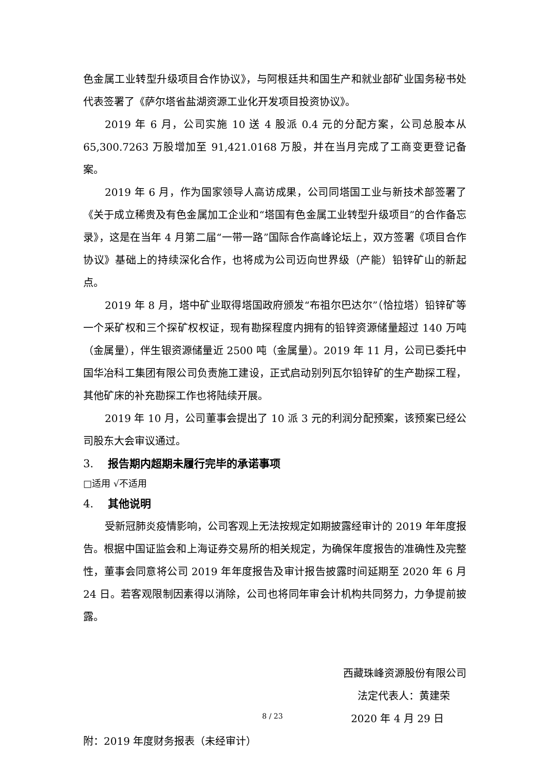色金属工业转型升级项目合作协议》，与阿根廷共和国生产和就业部矿业国务秘书处代表签署了《萨尔塔省盐湖资源工业化开发项目投资协议》。
2019 年 6 月，公司实施 10 送 4 股派 0.4 元的分配方案，公司总股本从 65,300.7263 万股增加至 91,421.0168 万股，并在当月完成了工商变更登记备案。
2019 年 6 月，作为国家领导人高访成果，公司同塔国工业与新技术部签署了《关于成立稀贵及有色金属加工企业和“塔国有色金属工业转型升级项目”的合作备忘录》，这是在当年 4 月第二届“一带一路”国际合作高峰论坛上，双方签署《项目合作协议》基础上的持续深化合作，也将成为公司迈向世界级（产能）铅锌矿山的新起点。
2019 年 8 月，塔中矿业取得塔国政府颁发“布祖尔巴达尔”（恰拉塔）铅锌矿等一个采矿权和三个探矿权权证，现有勘探程度内拥有的铅锌资源储量超过 140 万吨（金属量），伴生银资源储量近 2500 吨（金属量）。2019 年 11 月，公司已委托中国华冶科工集团有限公司负责施工建设，正式启动别列瓦尔铅锌矿的生产勘探工程，其他矿床的补充勘探工作也将陆续开展。
2019 年 10 月，公司董事会提出了 10 派 3 元的利润分配预案，该预案已经公司股东大会审议通过。
3. 报告期内超期未履行完毕的承诺事项
□适用 √不适用
4. 其他说明
受新冠肺炎疫情影响，公司客观上无法按规定如期披露经审计的 2019 年年度报告。根据中国证监会和上海证券交易所的相关规定，为确保年度报告的准确性及完整性，董事会同意将公司 2019 年年度报告及审计报告披露时间延期至 2020 年 6 月 24 日。若客观限制因素得以消除，公司也将同年审会计机构共同努力，力争提前披露。
西藏珠峰资源股份有限公司
法定代表人：黄建荣
2020 年 4 月 29 日
附：2019 年度财务报表（未经审计）
8 / 23